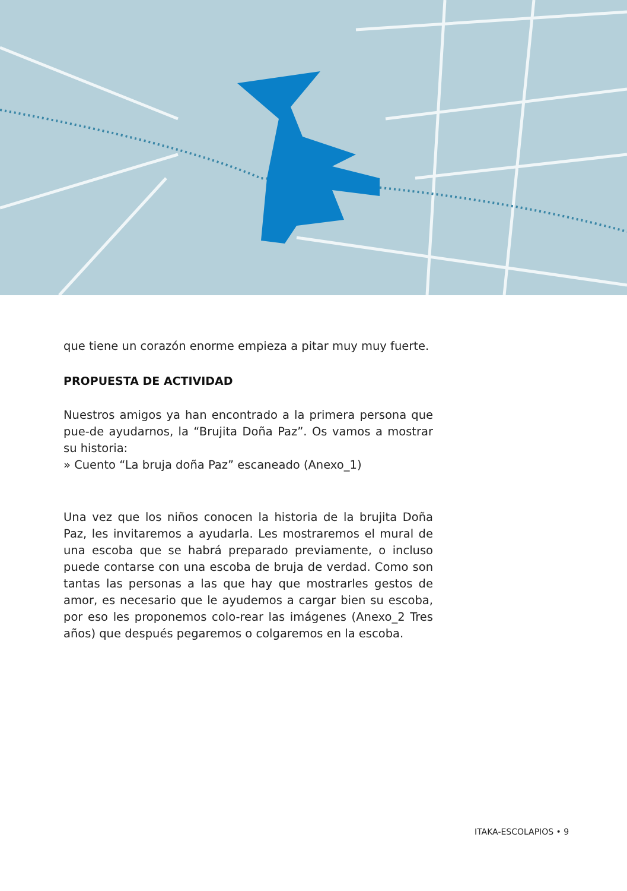que tiene un corazón enorme empieza a pitar muy muy fuerte.
PROPUESTA DE ACTIVIDAD
Nuestros amigos ya han encontrado a la primera persona que pue-de ayudarnos, la “Brujita Doña Paz”. Os vamos a mostrar su historia:
» Cuento “La bruja doña Paz” escaneado (Anexo_1)
Una vez que los niños conocen la historia de la brujita Doña Paz, les invitaremos a ayudarla. Les mostraremos el mural de una escoba que se habrá preparado previamente, o incluso puede contarse con una escoba de bruja de verdad. Como son tantas las personas a las que hay que mostrarles gestos de amor, es necesario que le ayudemos a cargar bien su escoba, por eso les proponemos colo-rear las imágenes (Anexo_2 Tres años) que después pegaremos o colgaremos en la escoba.
ITAKA-ESCOLAPIOS • 9